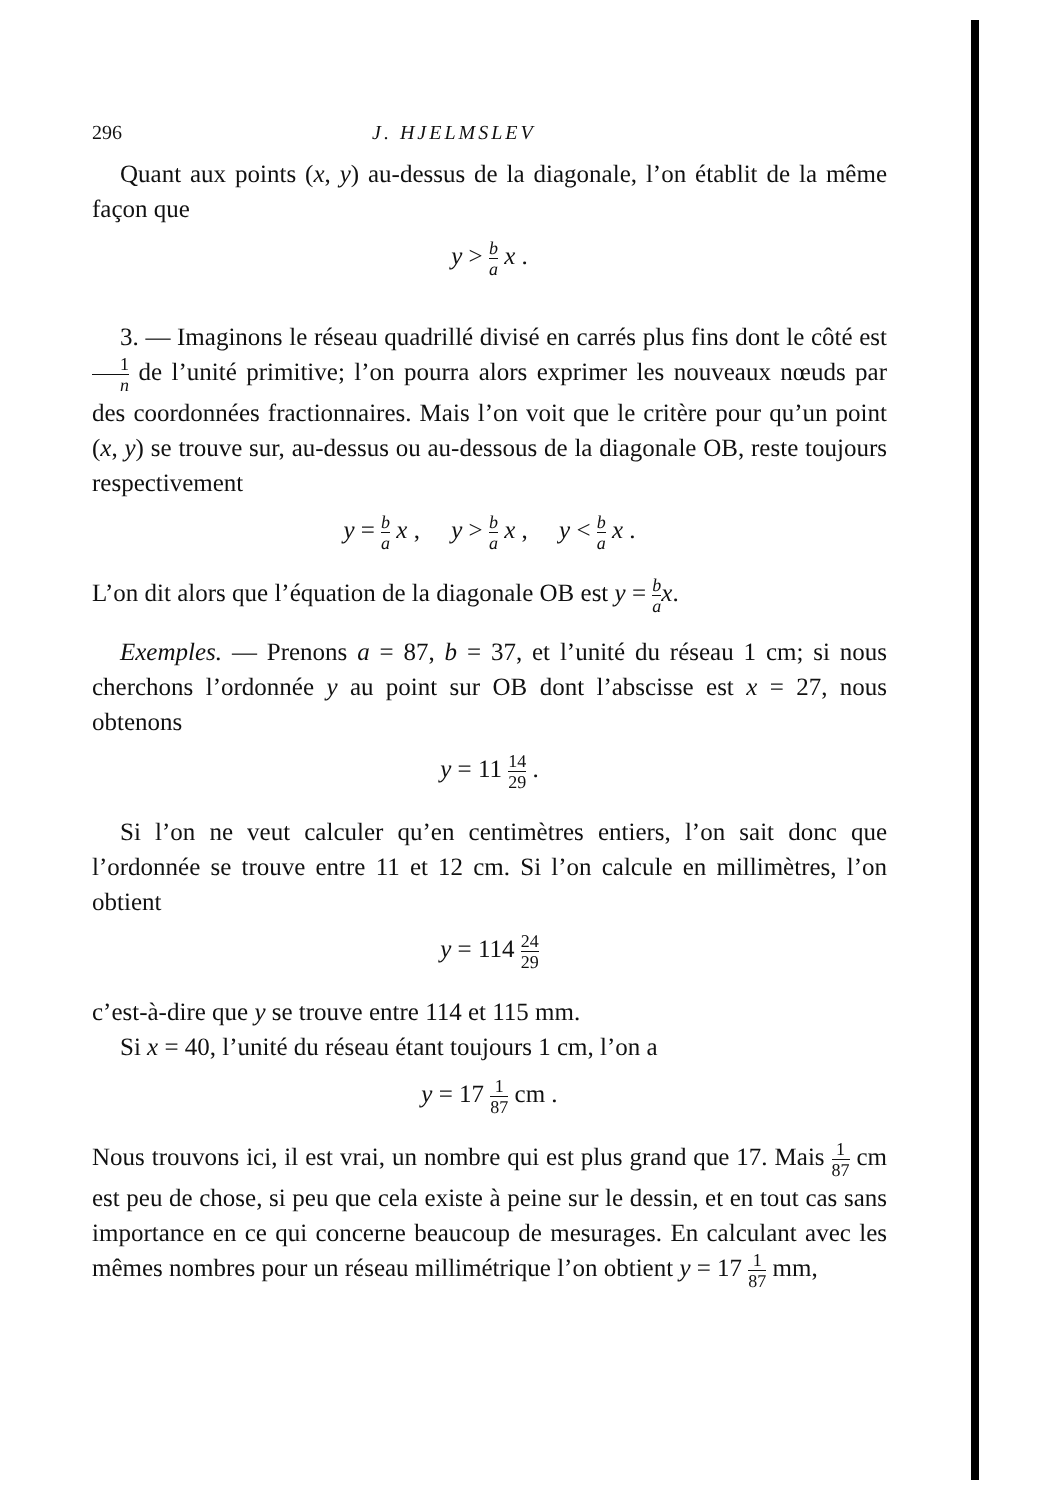296 J. HJELMSLEV
Quant aux points (x, y) au-dessus de la diagonale, l’on établit de la même façon que
y > b a x .
3. — Imaginons le réseau quadrillé divisé en carrés plus fins dont le côté est 1 n de l’unité primitive; l’on pourra alors exprimer les nouveaux nœuds par des coordonnées fractionnaires. Mais l’on voit que le critère pour qu’un point (x, y) se trouve sur, au-dessus ou au-dessous de la diagonale OB, reste toujours respectivement
y = b a x , y > b a x , y < b a x .
L’on dit alors que l’équation de la diagonale OB est y = b a x.
Exemples. — Prenons a = 87, b = 37, et l’unité du réseau 1 cm; si nous cherchons l’ordonnée y au point sur OB dont l’abscisse est x = 27, nous obtenons
y = 11 14 29 .
Si l’on ne veut calculer qu’en centimètres entiers, l’on sait donc que l’ordonnée se trouve entre 11 et 12 cm. Si l’on calcule en millimètres, l’on obtient
y = 114 24 29
c’est-à-dire que y se trouve entre 114 et 115 mm.
Si x = 40, l’unité du réseau étant toujours 1 cm, l’on a
y = 17 1 87 cm .
Nous trouvons ici, il est vrai, un nombre qui est plus grand que 17. Mais 1 87 cm est peu de chose, si peu que cela existe à peine sur le dessin, et en tout cas sans importance en ce qui concerne beaucoup de mesurages. En calculant avec les mêmes nombres pour un réseau millimétrique l’on obtient y = 17 1 87 mm,